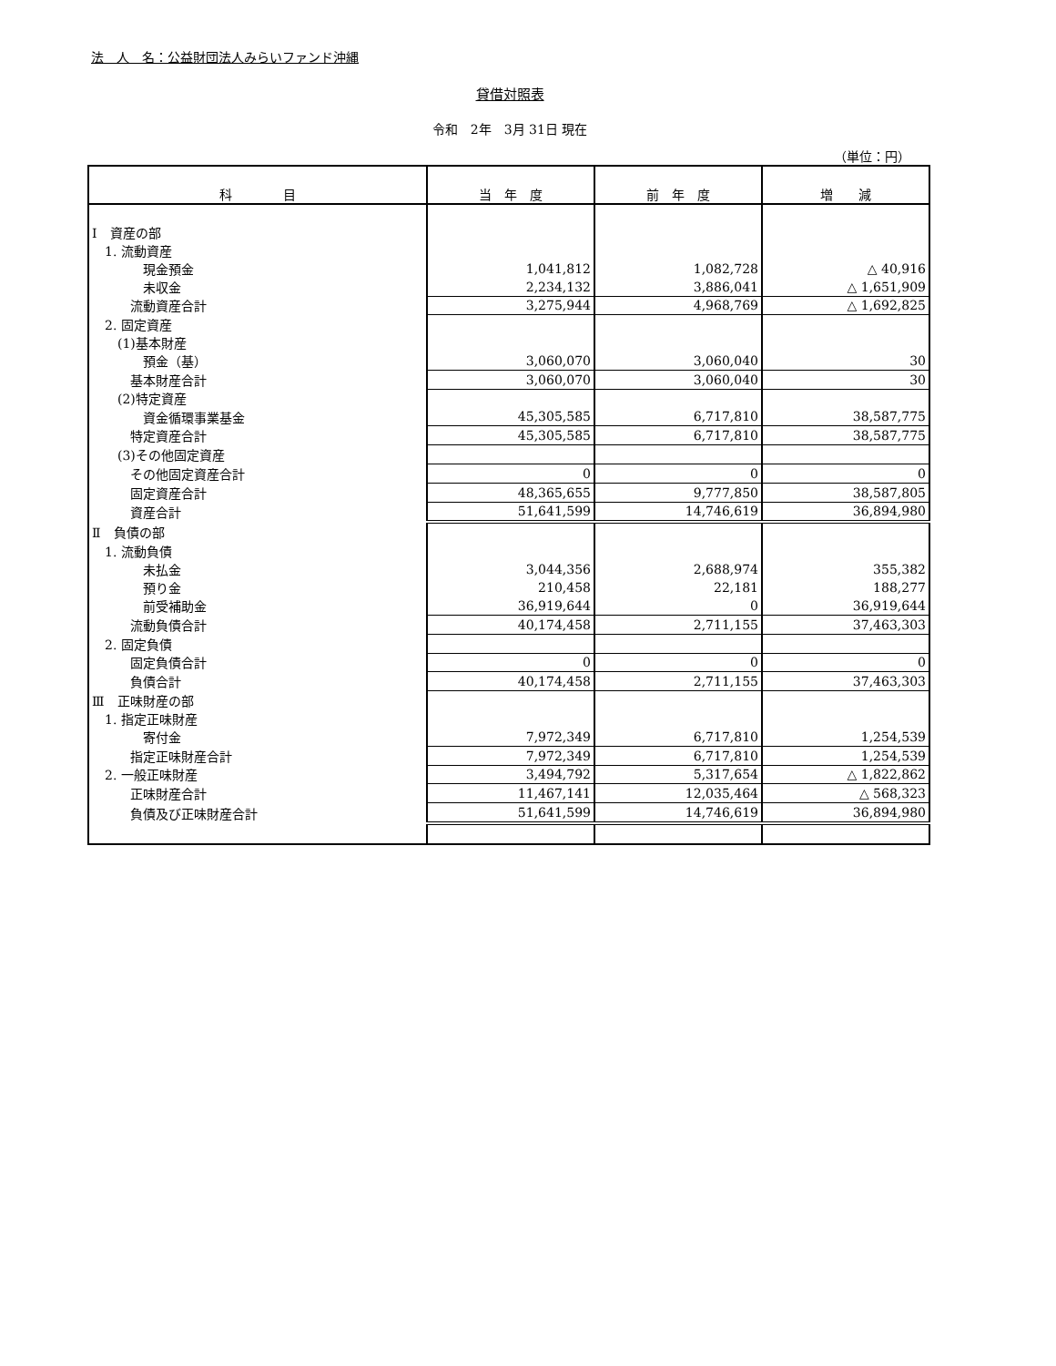法　人　名：公益財団法人みらいファンド沖縄
貸借対照表
令和　2年　3月 31日 現在
（単位：円）
| 科 目 | 当 年 度 | 前 年 度 | 増 減 |
| --- | --- | --- | --- |
| Ⅰ 資産の部 | | | |
| 1. 流動資産 | | | |
| 現金預金 | 1,041,812 | 1,082,728 | △ 40,916 |
| 未収金 | 2,234,132 | 3,886,041 | △ 1,651,909 |
| 流動資産合計 | 3,275,944 | 4,968,769 | △ 1,692,825 |
| 2. 固定資産 | | | |
| (1)基本財産 | | | |
| 預金（基） | 3,060,070 | 3,060,040 | 30 |
| 基本財産合計 | 3,060,070 | 3,060,040 | 30 |
| (2)特定資産 | | | |
| 資金循環事業基金 | 45,305,585 | 6,717,810 | 38,587,775 |
| 特定資産合計 | 45,305,585 | 6,717,810 | 38,587,775 |
| (3)その他固定資産 | | | |
| その他固定資産合計 | 0 | 0 | 0 |
| 固定資産合計 | 48,365,655 | 9,777,850 | 38,587,805 |
| 資産合計 | 51,641,599 | 14,746,619 | 36,894,980 |
| Ⅱ 負債の部 | | | |
| 1. 流動負債 | | | |
| 未払金 | 3,044,356 | 2,688,974 | 355,382 |
| 預り金 | 210,458 | 22,181 | 188,277 |
| 前受補助金 | 36,919,644 | 0 | 36,919,644 |
| 流動負債合計 | 40,174,458 | 2,711,155 | 37,463,303 |
| 2. 固定負債 | | | |
| 固定負債合計 | 0 | 0 | 0 |
| 負債合計 | 40,174,458 | 2,711,155 | 37,463,303 |
| Ⅲ 正味財産の部 | | | |
| 1. 指定正味財産 | | | |
| 寄付金 | 7,972,349 | 6,717,810 | 1,254,539 |
| 指定正味財産合計 | 7,972,349 | 6,717,810 | 1,254,539 |
| 2. 一般正味財産 | 3,494,792 | 5,317,654 | △ 1,822,862 |
| 正味財産合計 | 11,467,141 | 12,035,464 | △ 568,323 |
| 負債及び正味財産合計 | 51,641,599 | 14,746,619 | 36,894,980 |